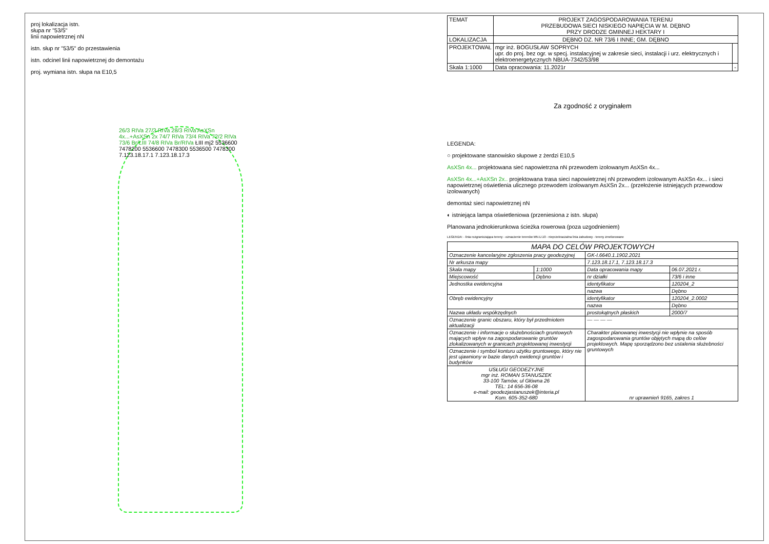proj lokalizacja istn.
słupa nr "53/5"
linii napowietrznej nN
istn. słup nr "53/5" do przestawienia
istn. odcinel linii napowietrznej do demontażu
proj. wymiana istn. słupa na E10,5
26/3 RIVa 27/3 RIVa 28/3 RIVa AsXSn 4x...+AsXSn 2x 74/7 RIVa 73/4 RIVa 72/2 RIVa 73/6 Br/ŁIII 74/8 RIVa Br/RIVa ŁIII mj2 5536600 7478200 5536600 7478300 5536500 7478300 7.123.18.17.1 7.123.18.17.3
| TEMAT | PROJEKT ZAGOSPODAROWANIA TERENU PRZEBUDOWA SIECI NISKIEGO NAPIĘCIA W M. DĘBNO PRZY DRODZE GMINNEJ HEKTARY I | |
| LOKALIZACJA | DĘBNO DZ. NR 73/6 I INNE; GM. DĘBNO | |
| PROJEKTOWAŁ | mgr inż. BOGUSŁAW SOPRYCH upr. do proj. bez ogr. w specj. instalacyjnej w zakresie sieci, instalacji i urz. elektrycznych i elektroenergetycznych NBUA-7342/53/98 | |
| Skala 1:1000 | Data opracowania: 11.2021r | - |
Za zgodność z oryginałem
LEGENDA:
○ projektowane stanowisko słupowe z żerdzi E10,5
AsXSn 4x... projektowana sieć napowietrzna nN przewodem izolowanym AsXSn 4x...
AsXSn 4x...+AsXSn 2x.. projektowana trasa sieci napowietrznej nN przewodem izolowanym AsXSn 4x... i sieci napowietrznej oświetlenia ulicznego przewodem izolowanym AsXSn 2x... (przełożenie istniejących przewodow izolowanych)
demontaż sieci napowietrznej nN
◐ istniejąca lampa oświetleniowa (przeniesiona z istn. słupa)
Planowana jednokierunkowa ścieżka rowerowa (poza uzgodnieniem)
LEGENDA: - linia rozgraniczająca tereny - oznaczenie terenów MN.U.10 - nieprzekraczalna linia zabudowy - tereny zmeliorowane
| MAPA DO CELÓW PROJEKTOWYCH | | | |
| Oznaczenie kancelaryjne zgłoszenia pracy geodezyjnej | | GK-I.6640.1.1902.2021 | |
| Nr arkusza mapy | | 7.123.18.17.1, 7.123.18.17.3 | |
| Skala mapy | 1:1000 | Data opracowania mapy | 06.07.2021 r. |
| Miejscowość | Dębno | nr działki | 73/6 i inne |
| Jednostka ewidencyjna | | identyfikator | 120204_2 |
| | | nazwa | Dębno |
| Obręb ewidencyjny | | identyfikator | 120204_2.0002 |
| | | nazwa | Dębno |
| Nazwa układu współrzędnych | | prostokątnych płaskich | 2000/7 |
| Oznaczenie granic obszaru, który był przedmiotem aktualizacji | | — — — — | |
| Oznaczenie i informacje o służebnościach gruntowych mających wpływ na zagospodarowanie gruntów zlokalizowanych w granicach projektowanej inwestycji | | Charakter planowanej inwestycji nie wpłynie na sposób zagospodarowania gruntów objętych mapą do celów projektowych. Mapę sporządzono bez ustalenia służebności gruntowych | |
| Oznaczenie i symbol konturu użytku gruntowego, który nie jest ujawniony w bazie danych ewidencji gruntów i budynków | | | |
| USŁUGI GEODEZYJNE mgr inż. ROMAN STANUSZEK 33-100 Tarnów, ul Główna 26 TEL: 14 656-36-08 e-mail: geodezjastanuszek@interia.pl Kom. 605-352-680 | | nr uprawnień 9165, zakres 1 | |